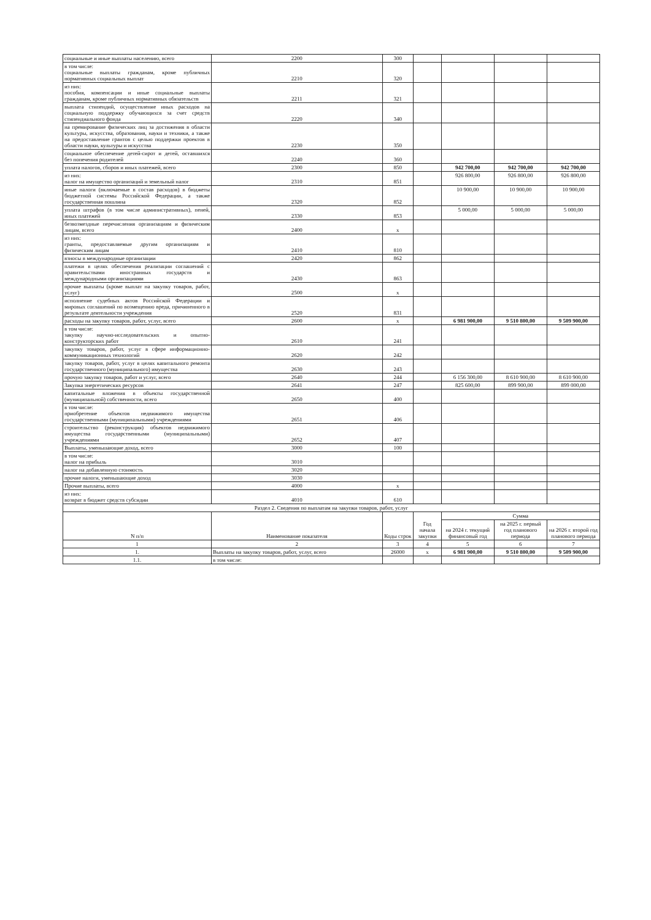| социальные и иные выплаты населению, всего | 2200 | 300 | | | | |
| в том числе: социальные выплаты гражданам, кроме публичных нормативных социальных выплат | 2210 | 320 | | | | |
| из них: пособия, компенсации и иные социальные выплаты гражданам, кроме публичных нормативных обязательств | 2211 | 321 | | | | |
| выплата стипендий, осуществление иных расходов на социальную поддержку обучающихся за счет средств стипендиального фонда | 2220 | 340 | | | | |
| на премирование физических лиц за достижения в области культуры, искусства, образования, науки и техники, а также на предоставление грантов с целью поддержки проектов в области науки, культуры и искусства | 2230 | 350 | | | | |
| социальное обеспечение детей-сирот и детей, оставшихся без попечения родителей | 2240 | 360 | | | | |
| уплата налогов, сборов и иных платежей, всего | 2300 | 850 | | 942 700,00 | 942 700,00 | 942 700,00 |
| из них: налог на имущество организаций и земельный налог | 2310 | 851 | | 926 800,00 | 926 800,00 | 926 800,00 |
| иные налоги (включаемые в состав расходов) в бюджеты бюджетной системы Российской Федерации, а также государственная пошлина | 2320 | 852 | | 10 900,00 | 10 900,00 | 10 900,00 |
| уплата штрафов (в том числе административных), пеней, иных платежей | 2330 | 853 | | 5 000,00 | 5 000,00 | 5 000,00 |
| безвозмездные перечисления организациям и физическим лицам, всего | 2400 | x | | | | |
| из них: гранты, предоставляемые другим организациям и физическим лицам | 2410 | 810 | | | | |
| взносы в международные организации | 2420 | 862 | | | | |
| платежи в целях обеспечения реализации соглашений с правительствами иностранных государств и международными организациями | 2430 | 863 | | | | |
| прочие выплаты (кроме выплат на закупку товаров, работ, услуг) | 2500 | x | | | | |
| исполнение судебных актов Российской Федерации и мировых соглашений по возмещению вреда, причиненного в результате деятельности учреждения | 2520 | 831 | | | | |
| расходы на закупку товаров, работ, услуг, всего | 2600 | x | | 6 981 900,00 | 9 510 800,00 | 9 509 900,00 |
| в том числе: закупку научно-исследовательских и опытно-конструкторских работ | 2610 | 241 | | | | |
| закупку товаров, работ, услуг в сфере информационно-коммуникационных технологий | 2620 | 242 | | | | |
| закупку товаров, работ, услуг в целях капитального ремонта государственного (муниципального) имущества | 2630 | 243 | | | | |
| прочую закупку товаров, работ и услуг, всего | 2640 | 244 | | 6 156 300,00 | 8 610 900,00 | 8 610 900,00 |
| Закупка энергетических ресурсов | 2641 | 247 | | 825 600,00 | 899 900,00 | 899 000,00 |
| капитальные вложения в объекты государственной (муниципальной) собственности, всего | 2650 | 400 | | | | |
| в том числе: приобретение объектов недвижимого имущества государственными (муниципальными) учреждениями | 2651 | 406 | | | | |
| строительство (реконструкция) объектов недвижимого имущества государственными (муниципальными) учреждениями | 2652 | 407 | | | | |
| Выплаты, уменьшающие доход, всего | 3000 | 100 | | | | |
| в том числе: налог на прибыль | 3010 | | | | | |
| налог на добавленную стоимость | 3020 | | | | | |
| прочие налоги, уменьшающие доход | 3030 | | | | | |
| Прочие выплаты, всего | 4000 | x | | | | |
| из них: возврат в бюджет средств субсидии | 4010 | 610 | | | | |
| Раздел 2. Сведения по выплатам на закупки товаров, работ, услуг | | | | | | |
| N п/п | Наименование показателя | Коды строк | Год начала закупки | Сумма | | |
| | | | | на 2024 г. текущий финансовый год | на 2025 г. первый год планового периода | на 2026 г. второй год планового периода |
| 1 | 2 | 3 | 4 | 5 | 6 | 7 |
| 1. | Выплаты на закупку товаров, работ, услуг, всего | 26000 | x | 6 981 900,00 | 9 510 800,00 | 9 509 900,00 |
| 1.1. | в том числе: | | | | | |